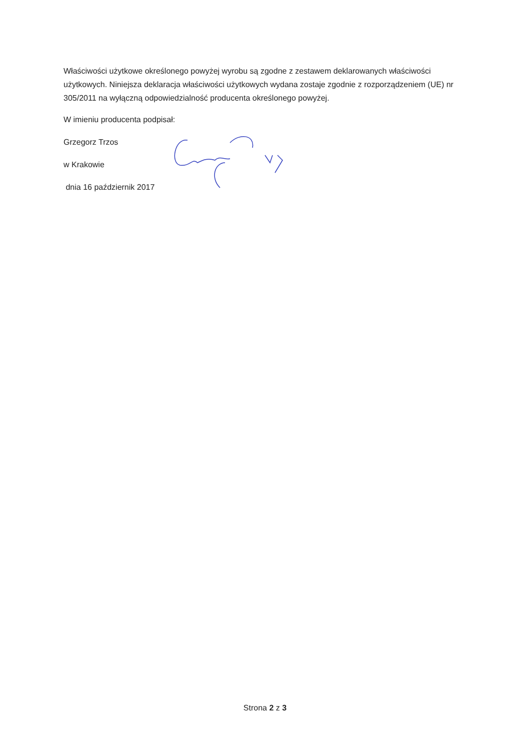Właściwości użytkowe określonego powyżej wyrobu są zgodne z zestawem deklarowanych właściwości użytkowych. Niniejsza deklaracja właściwości użytkowych wydana zostaje zgodnie z rozporządzeniem (UE) nr 305/2011 na wyłączną odpowiedzialność producenta określonego powyżej.
W imieniu producenta podpisał:
Grzegorz Trzos
w Krakowie
dnia 16 październik 2017
Strona 2 z 3